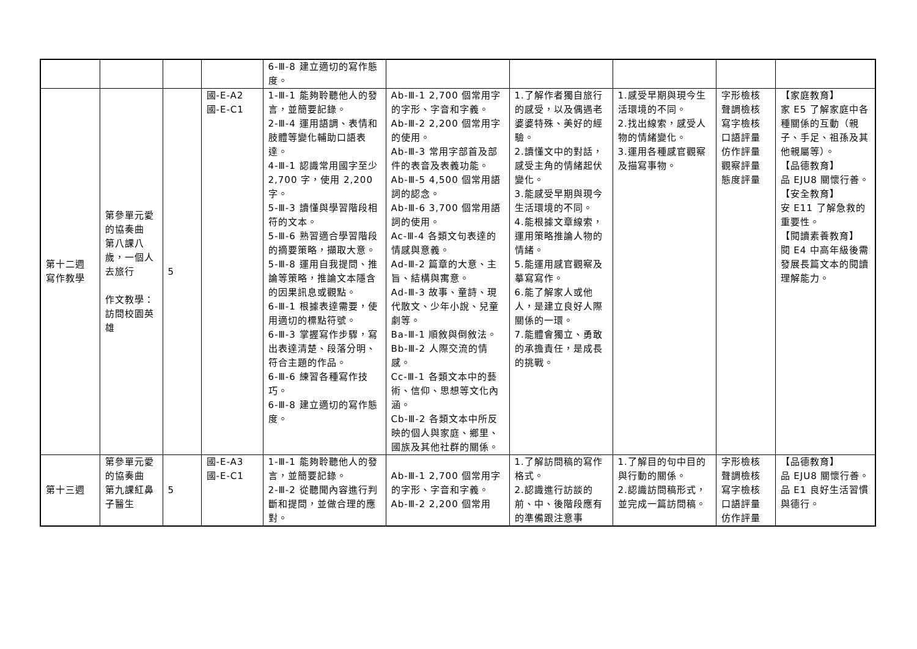| | | | | 6-Ⅲ-8 建立適切的寫作態度。 | | | | | |
| 第十二週 寫作教學 | 第參單元愛的協奏曲 第八課八歲，一個人去旅行 作文教學： 訪問校園英雄 | 5 | 國-E-A2 國-E-C1 | 1-Ⅲ-1 能夠聆聽他人的發言，並簡要記錄。 2-Ⅲ-4 運用語調、表情和肢體等變化輔助口語表達。 4-Ⅲ-1 認識常用國字至少 2,700 字，使用 2,200 字。 5-Ⅲ-3 讀懂與學習階段相符的文本。 5-Ⅲ-6 熟習適合學習階段的摘要策略，擷取大意。 5-Ⅲ-8 運用自我提問、推論等策略，推論文本隱含的因果訊息或觀點。 6-Ⅲ-1 根據表達需要，使用適切的標點符號。 6-Ⅲ-3 掌握寫作步驟，寫出表達清楚、段落分明、符合主題的作品。 6-Ⅲ-6 練習各種寫作技巧。 6-Ⅲ-8 建立適切的寫作態度。 | Ab-Ⅲ-1 2,700 個常用字的字形、字音和字義。 Ab-Ⅲ-2 2,200 個常用字的使用。 Ab-Ⅲ-3 常用字部首及部件的表音及表義功能。 Ab-Ⅲ-5 4,500 個常用語詞的認念。 Ab-Ⅲ-6 3,700 個常用語詞的使用。 Ac-Ⅲ-4 各類文句表達的情感與意義。 Ad-Ⅲ-2 篇章的大意、主旨、結構與寓意。 Ad-Ⅲ-3 故事、童詩、現代散文、少年小說、兒童劇等。 Ba-Ⅲ-1 順敘與倒敘法。 Bb-Ⅲ-2 人際交流的情感。 Cc-Ⅲ-1 各類文本中的藝術、信仰、思想等文化內涵。 Cb-Ⅲ-2 各類文本中所反映的個人與家庭、鄉里、國族及其他社群的關係。 | 1.了解作者獨自旅行的感受，以及偶遇老婆婆特殊、美好的經驗。 2.讀懂文中的對話，感受主角的情緒起伏變化。 3.能感受早期與現今生活環境的不同。 4.能根據文章線索，運用策略推論人物的情緒。 5.能運用感官觀察及摹寫寫作。 6.能了解家人或他人，是建立良好人際關係的一環。 7.能體會獨立、勇敢的承擔責任，是成長的挑戰。 | 1.感受早期與現今生活環境的不同。 2.找出線索，感受人物的情緒變化。 3.運用各種感官觀察及描寫事物。 | 字形檢核 聲調檢核 寫字檢核 口語評量 仿作評量 觀察評量 態度評量 | 【家庭教育】 家 E5 了解家庭中各種關係的互動（親子、手足、祖孫及其他親屬等）。 【品德教育】 品 EJU8 關懷行善。 【安全教育】 安 E11 了解急救的重要性。 【閱讀素養教育】 閱 E4 中高年級後需發展長篇文本的閱讀理解能力。 |
| 第十三週 | 第參單元愛的協奏曲 第九課紅鼻子醫生 | 5 | 國-E-A3 國-E-C1 | 1-Ⅲ-1 能夠聆聽他人的發言，並簡要記錄。 2-Ⅲ-2 從聽聞內容進行判斷和提問，並做合理的應對。 | Ab-Ⅲ-1 2,700 個常用字的字形、字音和字義。 Ab-Ⅲ-2 2,200 個常用 | 1.了解訪問稿的寫作格式。 2.認識進行訪談的前、中、後階段應有的準備跟注意事 | 1.了解目的句中目的與行動的關係。 2.認識訪問稿形式，並完成一篇訪問稿。 | 字形檢核 聲調檢核 寫字檢核 口語評量 仿作評量 | 【品德教育】 品 EJU8 關懷行善。 品 E1 良好生活習慣與德行。 |